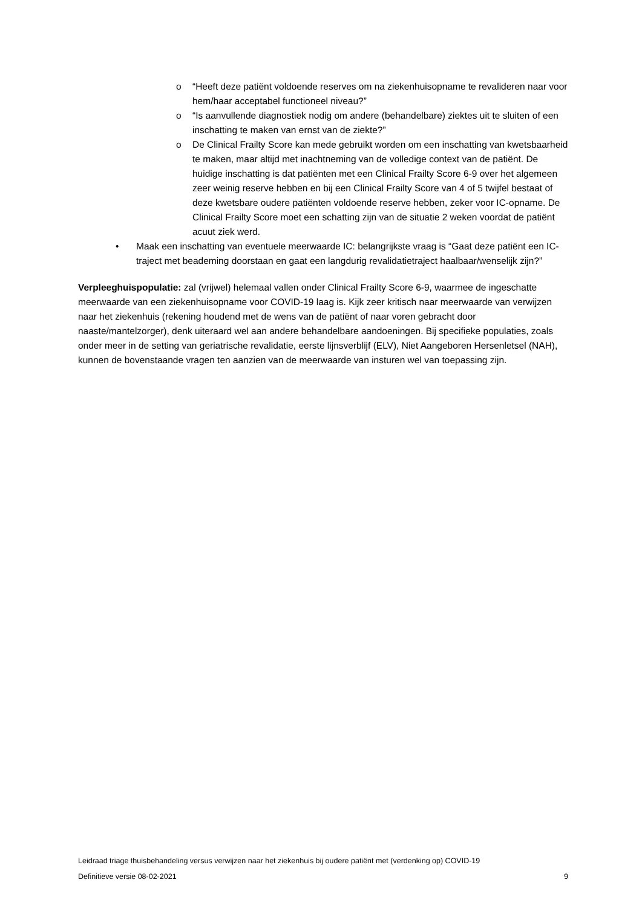o “Heeft deze patiënt voldoende reserves om na ziekenhuisopname te revalideren naar voor hem/haar acceptabel functioneel niveau?”
o “Is aanvullende diagnostiek nodig om andere (behandelbare) ziektes uit te sluiten of een inschatting te maken van ernst van de ziekte?”
o De Clinical Frailty Score kan mede gebruikt worden om een inschatting van kwetsbaarheid te maken, maar altijd met inachtneming van de volledige context van de patiënt. De huidige inschatting is dat patiënten met een Clinical Frailty Score 6-9 over het algemeen zeer weinig reserve hebben en bij een Clinical Frailty Score van 4 of 5 twijfel bestaat of deze kwetsbare oudere patiënten voldoende reserve hebben, zeker voor IC-opname. De Clinical Frailty Score moet een schatting zijn van de situatie 2 weken voordat de patiënt acuut ziek werd.
• Maak een inschatting van eventuele meerwaarde IC: belangrijkste vraag is “Gaat deze patiënt een IC-traject met beademing doorstaan en gaat een langdurig revalidatietraject haalbaar/wenselijk zijn?”
Verpleeghuispopulatie: zal (vrijwel) helemaal vallen onder Clinical Frailty Score 6-9, waarmee de ingeschatte meerwaarde van een ziekenhuisopname voor COVID-19 laag is. Kijk zeer kritisch naar meerwaarde van verwijzen naar het ziekenhuis (rekening houdend met de wens van de patiënt of naar voren gebracht door naaste/mantelzorger), denk uiteraard wel aan andere behandelbare aandoeningen. Bij specifieke populaties, zoals onder meer in de setting van geriatrische revalidatie, eerste lijnsverblijf (ELV), Niet Aangeboren Hersenletsel (NAH), kunnen de bovenstaande vragen ten aanzien van de meerwaarde van insturen wel van toepassing zijn.
Leidraad triage thuisbehandeling versus verwijzen naar het ziekenhuis bij oudere patiënt met (verdenking op) COVID-19
Definitieve versie 08-02-2021 9